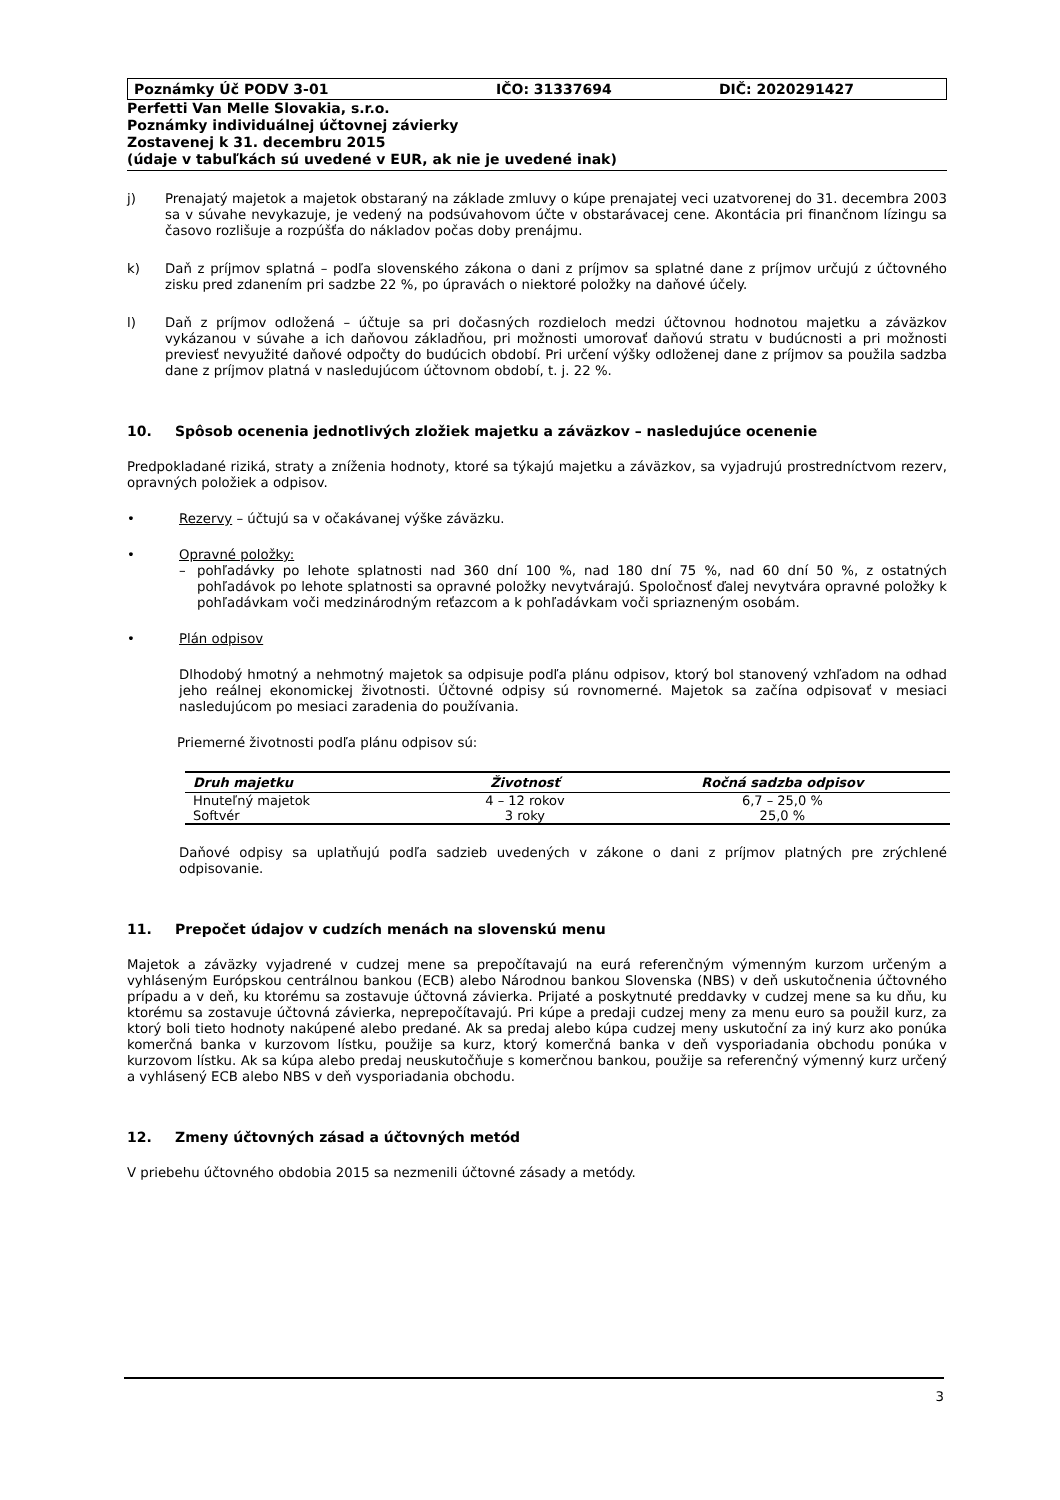Poznámky Úč PODV 3-01 IČO: 31337694 DIČ: 2020291427
Perfetti Van Melle Slovakia, s.r.o.
Poznámky individuálnej účtovnej závierky
Zostavenej k 31. decembru 2015
(údaje v tabuľkách sú uvedené v EUR, ak nie je uvedené inak)
j)
Prenajatý majetok a majetok obstaraný na základe zmluvy o kúpe prenajatej veci uzatvorenej do 31. decembra 2003 sa v súvahe nevykazuje, je vedený na podsúvahovom účte v obstarávacej cene. Akontácia pri finančnom lízingu sa časovo rozlišuje a rozpúšťa do nákladov počas doby prenájmu.
k)
Daň z príjmov splatná – podľa slovenského zákona o dani z príjmov sa splatné dane z príjmov určujú z účtovného zisku pred zdanením pri sadzbe 22 %, po úpravách o niektoré položky na daňové účely.
l)
Daň z príjmov odložená – účtuje sa pri dočasných rozdieloch medzi účtovnou hodnotou majetku a záväzkov vykázanou v súvahe a ich daňovou základňou, pri možnosti umorovať daňovú stratu v budúcnosti a pri možnosti previesť nevyužité daňové odpočty do budúcich období. Pri určení výšky odloženej dane z príjmov sa použila sadzba dane z príjmov platná v nasledujúcom účtovnom období, t. j. 22 %.
10. Spôsob ocenenia jednotlivých zložiek majetku a záväzkov – nasledujúce ocenenie
Predpokladané riziká, straty a zníženia hodnoty, ktoré sa týkajú majetku a záväzkov, sa vyjadrujú prostredníctvom rezerv, opravných položiek a odpisov.
•
Rezervy – účtujú sa v očakávanej výške záväzku.
•
Opravné položky:
–
pohľadávky po lehote splatnosti nad 360 dní 100 %, nad 180 dní 75 %, nad 60 dní 50 %, z ostatných pohľadávok po lehote splatnosti sa opravné položky nevytvárajú. Spoločnosť ďalej nevytvára opravné položky k pohľadávkam voči medzinárodným reťazcom a k pohľadávkam voči spriazneným osobám.
•
Plán odpisov
Dlhodobý hmotný a nehmotný majetok sa odpisuje podľa plánu odpisov, ktorý bol stanovený vzhľadom na odhad jeho reálnej ekonomickej životnosti. Účtovné odpisy sú rovnomerné. Majetok sa začína odpisovať v mesiaci nasledujúcom po mesiaci zaradenia do používania.
Priemerné životnosti podľa plánu odpisov sú:
| Druh majetku | Životnosť | Ročná sadzba odpisov |
| --- | --- | --- |
| Hnuteľný majetok | 4 – 12 rokov | 6,7 – 25,0 % |
| Softvér | 3 roky | 25,0 % |
Daňové odpisy sa uplatňujú podľa sadzieb uvedených v zákone o dani z príjmov platných pre zrýchlené odpisovanie.
11. Prepočet údajov v cudzích menách na slovenskú menu
Majetok a záväzky vyjadrené v cudzej mene sa prepočítavajú na eurá referenčným výmenným kurzom určeným a vyhláseným Európskou centrálnou bankou (ECB) alebo Národnou bankou Slovenska (NBS) v deň uskutočnenia účtovného prípadu a v deň, ku ktorému sa zostavuje účtovná závierka. Prijaté a poskytnuté preddavky v cudzej mene sa ku dňu, ku ktorému sa zostavuje účtovná závierka, neprepočítavajú. Pri kúpe a predaji cudzej meny za menu euro sa použil kurz, za ktorý boli tieto hodnoty nakúpené alebo predané. Ak sa predaj alebo kúpa cudzej meny uskutoční za iný kurz ako ponúka komerčná banka v kurzovom lístku, použije sa kurz, ktorý komerčná banka v deň vysporiadania obchodu ponúka v kurzovom lístku. Ak sa kúpa alebo predaj neuskutočňuje s komerčnou bankou, použije sa referenčný výmenný kurz určený a vyhlásený ECB alebo NBS v deň vysporiadania obchodu.
12. Zmeny účtovných zásad a účtovných metód
V priebehu účtovného obdobia 2015 sa nezmenili účtovné zásady a metódy.
3